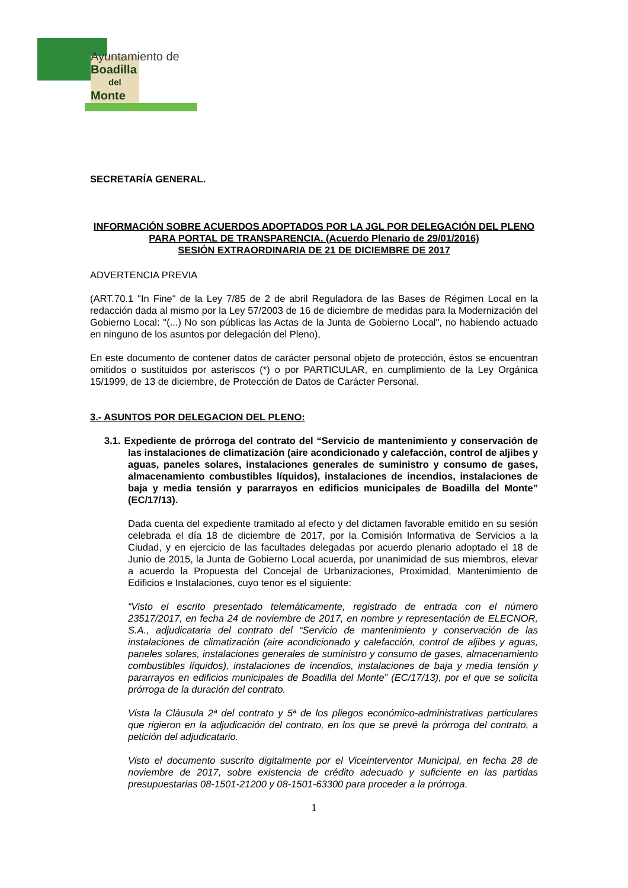Ayuntamiento de
Boadilla
del
Monte
SECRETARÍA GENERAL.
INFORMACIÓN SOBRE ACUERDOS ADOPTADOS POR LA JGL POR DELEGACIÓN DEL PLENO PARA PORTAL DE TRANSPARENCIA. (Acuerdo Plenario de 29/01/2016)
SESIÓN EXTRAORDINARIA DE 21 DE DICIEMBRE DE 2017
ADVERTENCIA PREVIA
(ART.70.1 "In Fine" de la Ley 7/85 de 2 de abril Reguladora de las Bases de Régimen Local en la redacción dada al mismo por la Ley 57/2003 de 16 de diciembre de medidas para la Modernización del Gobierno Local: "(...) No son públicas las Actas de la Junta de Gobierno Local", no habiendo actuado en ninguno de los asuntos por delegación del Pleno),
En este documento de contener datos de carácter personal objeto de protección, éstos se encuentran omitidos o sustituidos por asteriscos (*) o por PARTICULAR, en cumplimiento de la Ley Orgánica 15/1999, de 13 de diciembre, de Protección de Datos de Carácter Personal.
3.- ASUNTOS POR DELEGACION DEL PLENO:
3.1. Expediente de prórroga del contrato del “Servicio de mantenimiento y conservación de las instalaciones de climatización (aire acondicionado y calefacción, control de aljibes y aguas, paneles solares, instalaciones generales de suministro y consumo de gases, almacenamiento combustibles líquidos), instalaciones de incendios, instalaciones de baja y media tensión y pararrayos en edificios municipales de Boadilla del Monte” (EC/17/13).
Dada cuenta del expediente tramitado al efecto y del dictamen favorable emitido en su sesión celebrada el día 18 de diciembre de 2017, por la Comisión Informativa de Servicios a la Ciudad, y en ejercicio de las facultades delegadas por acuerdo plenario adoptado el 18 de Junio de 2015, la Junta de Gobierno Local acuerda, por unanimidad de sus miembros, elevar a acuerdo la Propuesta del Concejal de Urbanizaciones, Proximidad, Mantenimiento de Edificios e Instalaciones, cuyo tenor es el siguiente:
“Visto el escrito presentado telemáticamente, registrado de entrada con el número 23517/2017, en fecha 24 de noviembre de 2017, en nombre y representación de ELECNOR, S.A., adjudicataria del contrato del “Servicio de mantenimiento y conservación de las instalaciones de climatización (aire acondicionado y calefacción, control de aljibes y aguas, paneles solares, instalaciones generales de suministro y consumo de gases, almacenamiento combustibles líquidos), instalaciones de incendios, instalaciones de baja y media tensión y pararrayos en edificios municipales de Boadilla del Monte” (EC/17/13), por el que se solicita prórroga de la duración del contrato.
Vista la Cláusula 2ª del contrato y 5ª de los pliegos económico-administrativas particulares que rigieron en la adjudicación del contrato, en los que se prevé la prórroga del contrato, a petición del adjudicatario.
Visto el documento suscrito digitalmente por el Viceinterventor Municipal, en fecha 28 de noviembre de 2017, sobre existencia de crédito adecuado y suficiente en las partidas presupuestarias 08-1501-21200 y 08-1501-63300 para proceder a la prórroga.
1